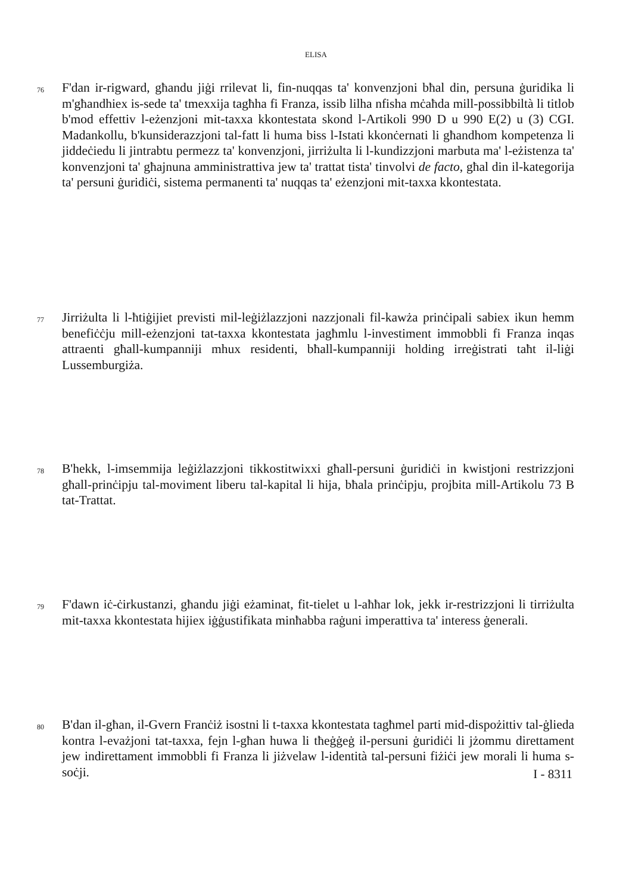ELISA
76 F'dan ir-rigward, għandu jiġi rrilevat li, fin-nuqqas ta' konvenzjoni bħal din, persuna ġuridika li m'għandhiex is-sede ta' tmexxija tagħha fi Franza, issib lilha nfisha mċaħda mill-possibbiltà li titlob b'mod effettiv l-eżenzjoni mit-taxxa kkontestata skond l-Artikoli 990 D u 990 E(2) u (3) CGI. Madankollu, b'kunsiderazzjoni tal-fatt li huma biss l-Istati kkonċernati li għandhom kompetenza li jiddeċiedu li jintrabtu permezz ta' konvenzjoni, jirriżulta li l-kundizzjoni marbuta ma' l-eżistenza ta' konvenzjoni ta' għajnuna amministrattiva jew ta' trattat tista' tinvolvi de facto, għal din il-kategorija ta' persuni ġuridiċi, sistema permanenti ta' nuqqas ta' eżenzjoni mit-taxxa kkontestata.
77 Jirriżulta li l-ħtiġijiet previsti mil-leġiżlazzjoni nazzjonali fil-kawża prinċipali sabiex ikun hemm benefiċċju mill-eżenzjoni tat-taxxa kkontestata jagħmlu l-investiment immobbli fi Franza inqas attraenti għall-kumpanniji mhux residenti, bħall-kumpanniji holding irreġistrati taħt il-liġi Lussemburgiża.
78 B'hekk, l-imsemmija leġiżlazzjoni tikkostitwixxi għall-persuni ġuridiċi in kwistjoni restrizzjoni għall-prinċipju tal-moviment liberu tal-kapital li hija, bħala prinċipju, projbita mill-Artikolu 73 B tat-Trattat.
79 F'dawn iċ-ċirkustanzi, għandu jiġi eżaminat, fit-tielet u l-aħħar lok, jekk ir-restrizzjoni li tirriżulta mit-taxxa kkontestata hijiex iġġustifikata minħabba raġuni imperattiva ta' interess ġenerali.
80 B'dan il-għan, il-Gvern Franċiż isostni li t-taxxa kkontestata tagħmel parti mid-dispożittiv tal-ġlieda kontra l-evażjoni tat-taxxa, fejn l-għan huwa li tħeġġeġ il-persuni ġuridiċi li jżommu direttament jew indirettament immobbli fi Franza li jiżvelaw l-identità tal-persuni fiżiċi jew morali li huma s-soċji.
I - 8311